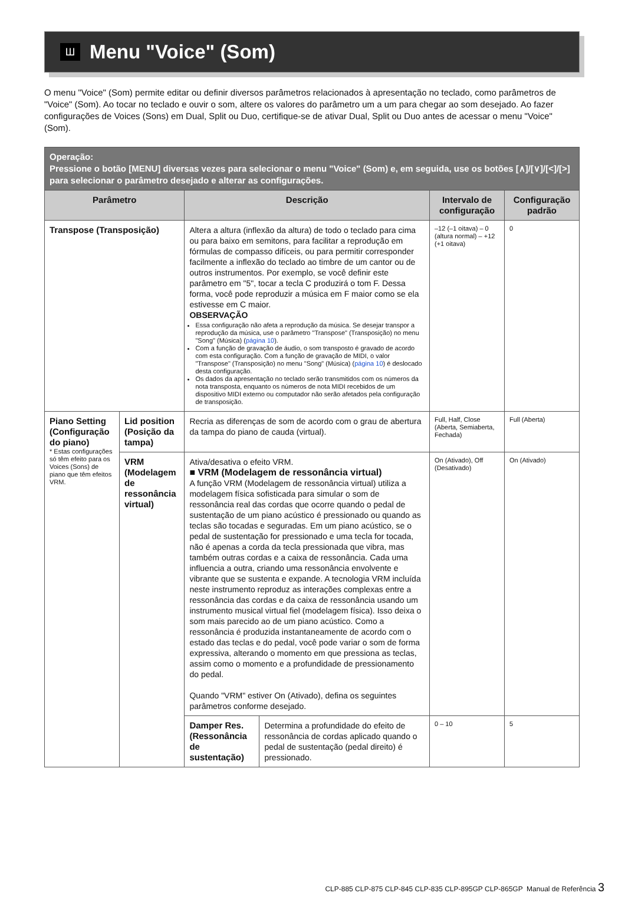Ш
Menu "Voice" (Som)
O menu "Voice" (Som) permite editar ou definir diversos parâmetros relacionados à apresentação no teclado, como parâmetros de "Voice" (Som). Ao tocar no teclado e ouvir o som, altere os valores do parâmetro um a um para chegar ao som desejado. Ao fazer configurações de Voices (Sons) em Dual, Split ou Duo, certifique-se de ativar Dual, Split ou Duo antes de acessar o menu "Voice" (Som).
| Operação: Pressione o botão [MENU] diversas vezes para selecionar o menu "Voice" (Som) e, em seguida, use os botões [∧]/[∨]/[<]/[>] para selecionar o parâmetro desejado e alterar as configurações. | | | | | |
| Parâmetro | | Descrição | | Intervalo de configuração | Configuração padrão |
| Transpose (Transposição) | | Altera a altura (inflexão da altura) de todo o teclado para cima ou para baixo em semitons, para facilitar a reprodução em fórmulas de compasso difíceis, ou para permitir corresponder facilmente a inflexão do teclado ao timbre de um cantor ou de outros instrumentos. Por exemplo, se você definir este parâmetro em "5", tocar a tecla C produzirá o tom F. Dessa forma, você pode reproduzir a música em F maior como se ela estivesse em C maior. OBSERVAÇÃO Essa configuração não afeta a reprodução da música. Se desejar transpor a reprodução da música, use o parâmetro "Transpose" (Transposição) no menu "Song" (Música) ( página 10 ). Com a função de gravação de áudio, o som transposto é gravado de acordo com esta configuração. Com a função de gravação de MIDI, o valor "Transpose" (Transposição) no menu "Song" (Música) ( página 10 ) é deslocado desta configuração. Os dados da apresentação no teclado serão transmitidos com os números da nota transposta, enquanto os números de nota MIDI recebidos de um dispositivo MIDI externo ou computador não serão afetados pela configuração de transposição. | | –12 (–1 oitava) – 0 (altura normal) – +12 (+1 oitava) | 0 |
| Piano Setting (Configuração do piano) * Estas configurações só têm efeito para os Voices (Sons) de piano que têm efeitos VRM. | Lid position (Posição da tampa) | Recria as diferenças de som de acordo com o grau de abertura da tampa do piano de cauda (virtual). | | Full, Half, Close (Aberta, Semiaberta, Fechada) | Full (Aberta) |
| | VRM (Modelagem de ressonância virtual) | Ativa/desativa o efeito VRM. ■ VRM (Modelagem de ressonância virtual) A função VRM (Modelagem de ressonância virtual) utiliza a modelagem física sofisticada para simular o som de ressonância real das cordas que ocorre quando o pedal de sustentação de um piano acústico é pressionado ou quando as teclas são tocadas e seguradas. Em um piano acústico, se o pedal de sustentação for pressionado e uma tecla for tocada, não é apenas a corda da tecla pressionada que vibra, mas também outras cordas e a caixa de ressonância. Cada uma influencia a outra, criando uma ressonância envolvente e vibrante que se sustenta e expande. A tecnologia VRM incluída neste instrumento reproduz as interações complexas entre a ressonância das cordas e da caixa de ressonância usando um instrumento musical virtual fiel (modelagem física). Isso deixa o som mais parecido ao de um piano acústico. Como a ressonância é produzida instantaneamente de acordo com o estado das teclas e do pedal, você pode variar o som de forma expressiva, alterando o momento em que pressiona as teclas, assim como o momento e a profundidade de pressionamento do pedal. Quando "VRM" estiver On (Ativado), defina os seguintes parâmetros conforme desejado. | | On (Ativado), Off (Desativado) | On (Ativado) |
| | | Damper Res. (Ressonância de sustentação) | Determina a profundidade do efeito de ressonância de cordas aplicado quando o pedal de sustentação (pedal direito) é pressionado. | 0 – 10 | 5 |
CLP-885 CLP-875 CLP-845 CLP-835 CLP-895GP CLP-865GP Manual de Referência 3